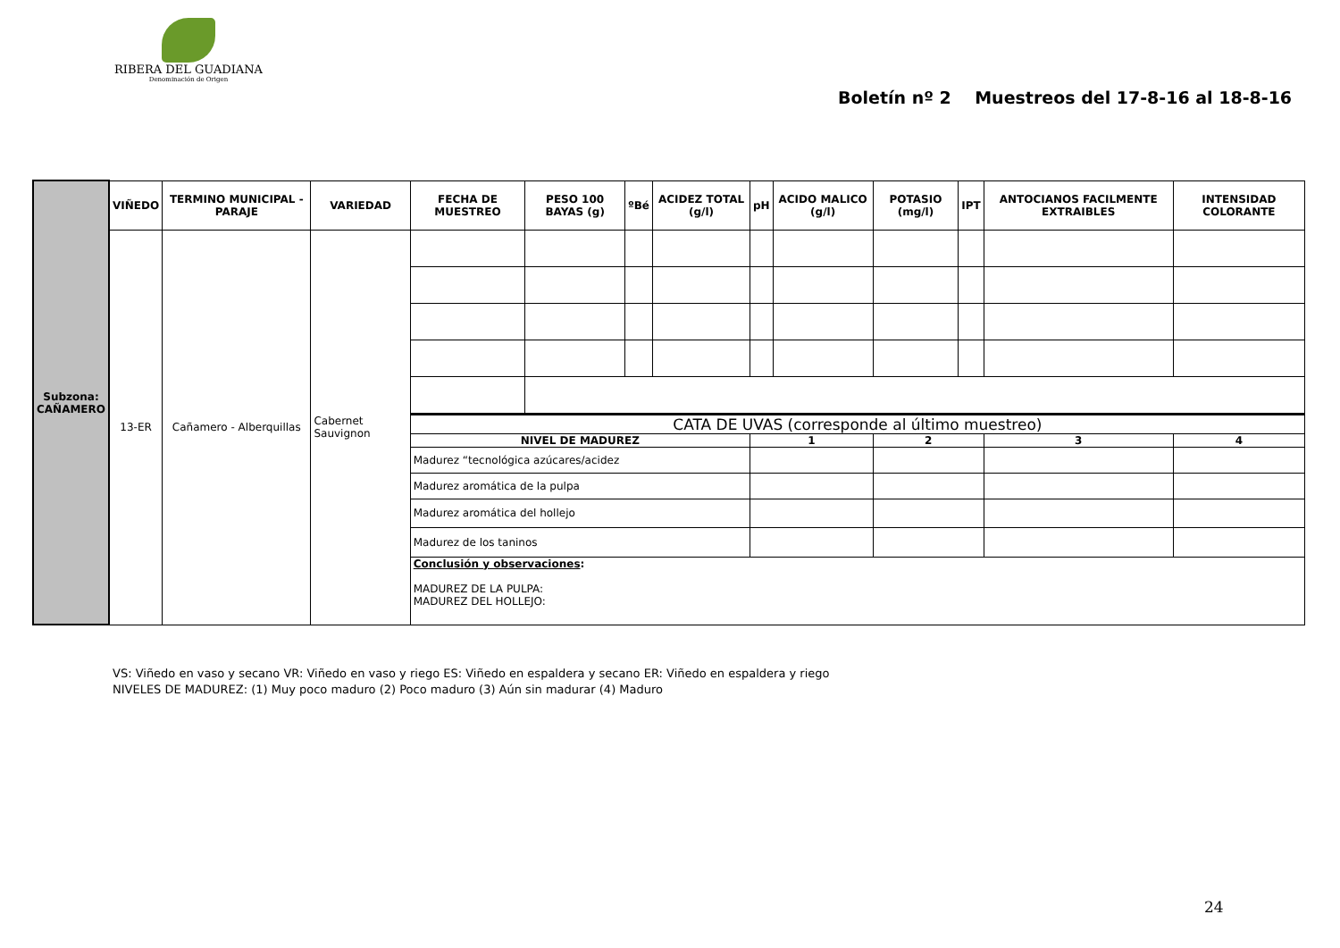RIBERA DEL GUADIANA
Denominación de Origen
Boletín nº 2 Muestreos del 17-8-16 al 18-8-16
| Subzona: CAÑAMERO | VIÑEDO | TERMINO MUNICIPAL - PARAJE | VARIEDAD | FECHA DE MUESTREO | PESO 100 BAYAS (g) | ºBé | ACIDEZ TOTAL (g/l) | pH | ACIDO MALICO (g/l) | POTASIO (mg/l) | IPT | ANTOCIANOS FACILMENTE EXTRAIBLES | INTENSIDAD COLORANTE |
| | 13-ER | Cañamero - Alberquillas | Cabernet Sauvignon | | | | | | | | | | |
| | | | | CATA DE UVAS (corresponde al último muestreo) | | | | | | | | | |
| | | | | NIVEL DE MADUREZ | | | | 1 | | 2 | | 3 | 4 |
| | | | | Madurez “tecnológica azúcares/acidez | | | | | | | | | |
| | | | | Madurez aromática de la pulpa | | | | | | | | | |
| | | | | Madurez aromática del hollejo | | | | | | | | | |
| | | | | Madurez de los taninos | | | | | | | | | |
| | | | | Conclusión y observaciones : MADUREZ DE LA PULPA: MADUREZ DEL HOLLEJO: | | | | | | | | | |
VS: Viñedo en vaso y secano VR: Viñedo en vaso y riego ES: Viñedo en espaldera y secano ER: Viñedo en espaldera y riego
NIVELES DE MADUREZ: (1) Muy poco maduro (2) Poco maduro (3) Aún sin madurar (4) Maduro
24